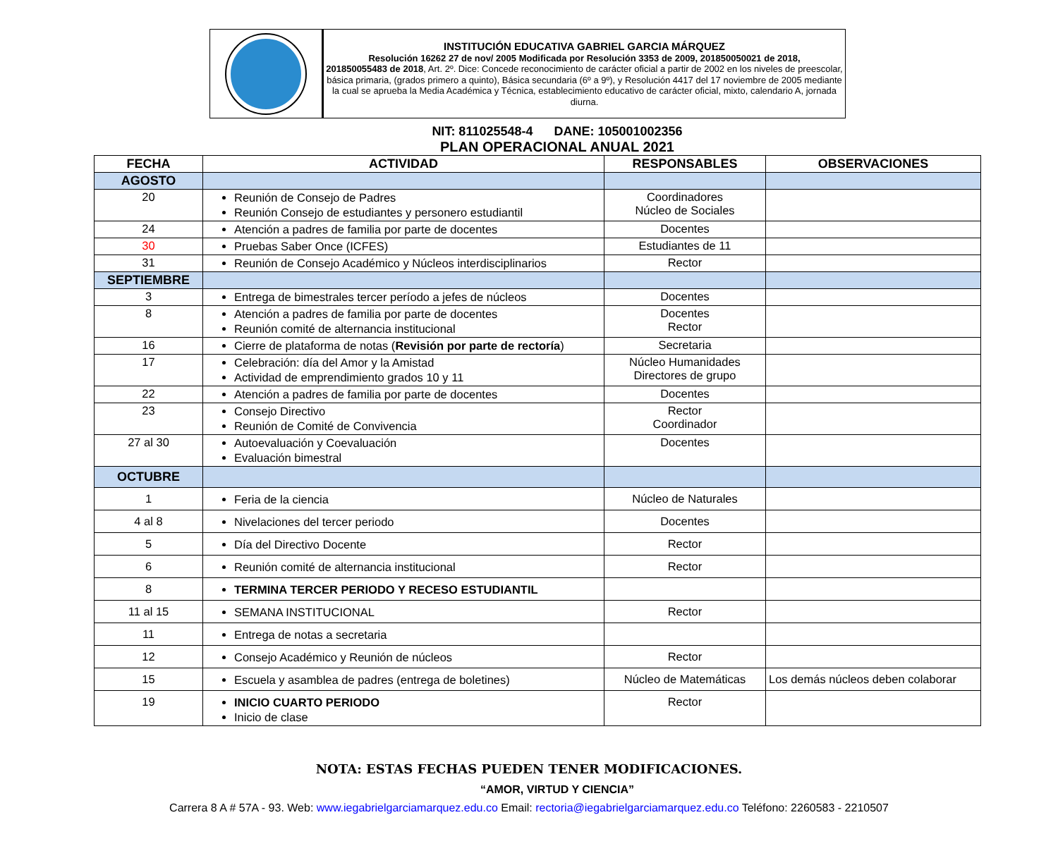INSTITUCIÓN EDUCATIVA GABRIEL GARCIA MÁRQUEZ
Resolución 16262 27 de nov/ 2005 Modificada por Resolución 3353 de 2009, 201850050021 de 2018,
201850055483 de 2018, Art. 2º. Dice: Concede reconocimiento de carácter oficial a partir de 2002 en los niveles de preescolar, básica primaria, (grados primero a quinto), Básica secundaria (6º a 9º), y Resolución 4417 del 17 noviembre de 2005 mediante la cual se aprueba la Media Académica y Técnica, establecimiento educativo de carácter oficial, mixto, calendario A, jornada diurna.
NIT: 811025548-4 DANE: 105001002356
PLAN OPERACIONAL ANUAL 2021
| FECHA | ACTIVIDAD | RESPONSABLES | OBSERVACIONES |
| --- | --- | --- | --- |
| AGOSTO | | | |
| 20 | Reunión de Consejo de Padres Reunión Consejo de estudiantes y personero estudiantil | Coordinadores Núcleo de Sociales | |
| 24 | Atención a padres de familia por parte de docentes | Docentes | |
| 30 | Pruebas Saber Once (ICFES) | Estudiantes de 11 | |
| 31 | Reunión de Consejo Académico y Núcleos interdisciplinarios | Rector | |
| SEPTIEMBRE | | | |
| 3 | Entrega de bimestrales tercer período a jefes de núcleos | Docentes | |
| 8 | Atención a padres de familia por parte de docentes Reunión comité de alternancia institucional | Docentes Rector | |
| 16 | Cierre de plataforma de notas ( Revisión por parte de rectoría ) | Secretaria | |
| 17 | Celebración: día del Amor y la Amistad Actividad de emprendimiento grados 10 y 11 | Núcleo Humanidades Directores de grupo | |
| 22 | Atención a padres de familia por parte de docentes | Docentes | |
| 23 | Consejo Directivo Reunión de Comité de Convivencia | Rector Coordinador | |
| 27 al 30 | Autoevaluación y Coevaluación Evaluación bimestral | Docentes | |
| OCTUBRE | | | |
| 1 | Feria de la ciencia | Núcleo de Naturales | |
| 4 al 8 | Nivelaciones del tercer periodo | Docentes | |
| 5 | Día del Directivo Docente | Rector | |
| 6 | Reunión comité de alternancia institucional | Rector | |
| 8 | TERMINA TERCER PERIODO Y RECESO ESTUDIANTIL | | |
| 11 al 15 | SEMANA INSTITUCIONAL | Rector | |
| 11 | Entrega de notas a secretaria | | |
| 12 | Consejo Académico y Reunión de núcleos | Rector | |
| 15 | Escuela y asamblea de padres (entrega de boletines) | Núcleo de Matemáticas | Los demás núcleos deben colaborar |
| 19 | INICIO CUARTO PERIODO Inicio de clase | Rector | |
NOTA: ESTAS FECHAS PUEDEN TENER MODIFICACIONES.
“AMOR, VIRTUD Y CIENCIA”
Carrera 8 A # 57A - 93. Web: www.iegabrielgarciamarquez.edu.co Email: rectoria@iegabrielgarciamarquez.edu.co Teléfono: 2260583 - 2210507